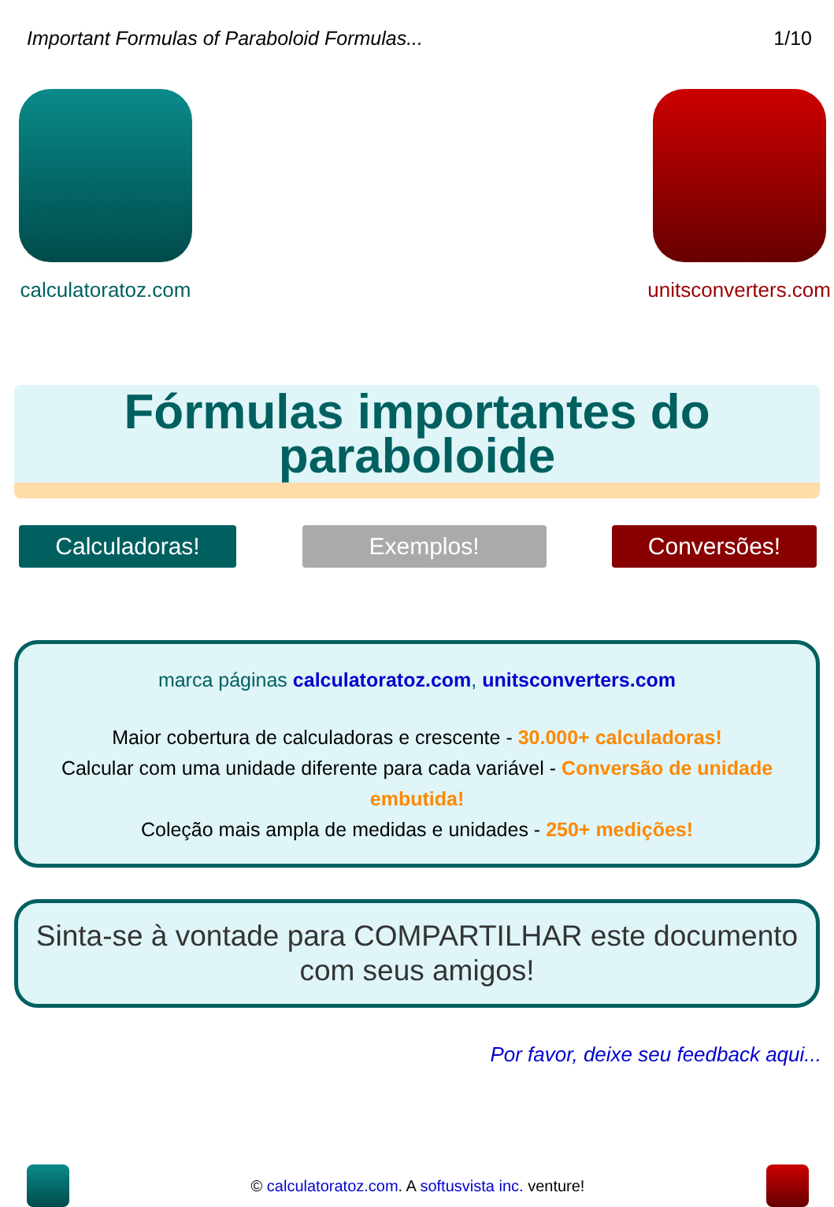Important Formulas of Paraboloid Formulas... 1/10
calculatoratoz.com unitsconverters.com
Fórmulas importantes do paraboloide
Calculadoras! Exemplos! Conversões!
marca páginas calculatoratoz.com, unitsconverters.com
Maior cobertura de calculadoras e crescente - 30.000+ calculadoras!
Calcular com uma unidade diferente para cada variável - Conversão de unidade embutida!
Coleção mais ampla de medidas e unidades - 250+ medições!
Sinta-se à vontade para COMPARTILHAR este documento com seus amigos!
Por favor, deixe seu feedback aqui...
© calculatoratoz.com. A softusvista inc. venture!